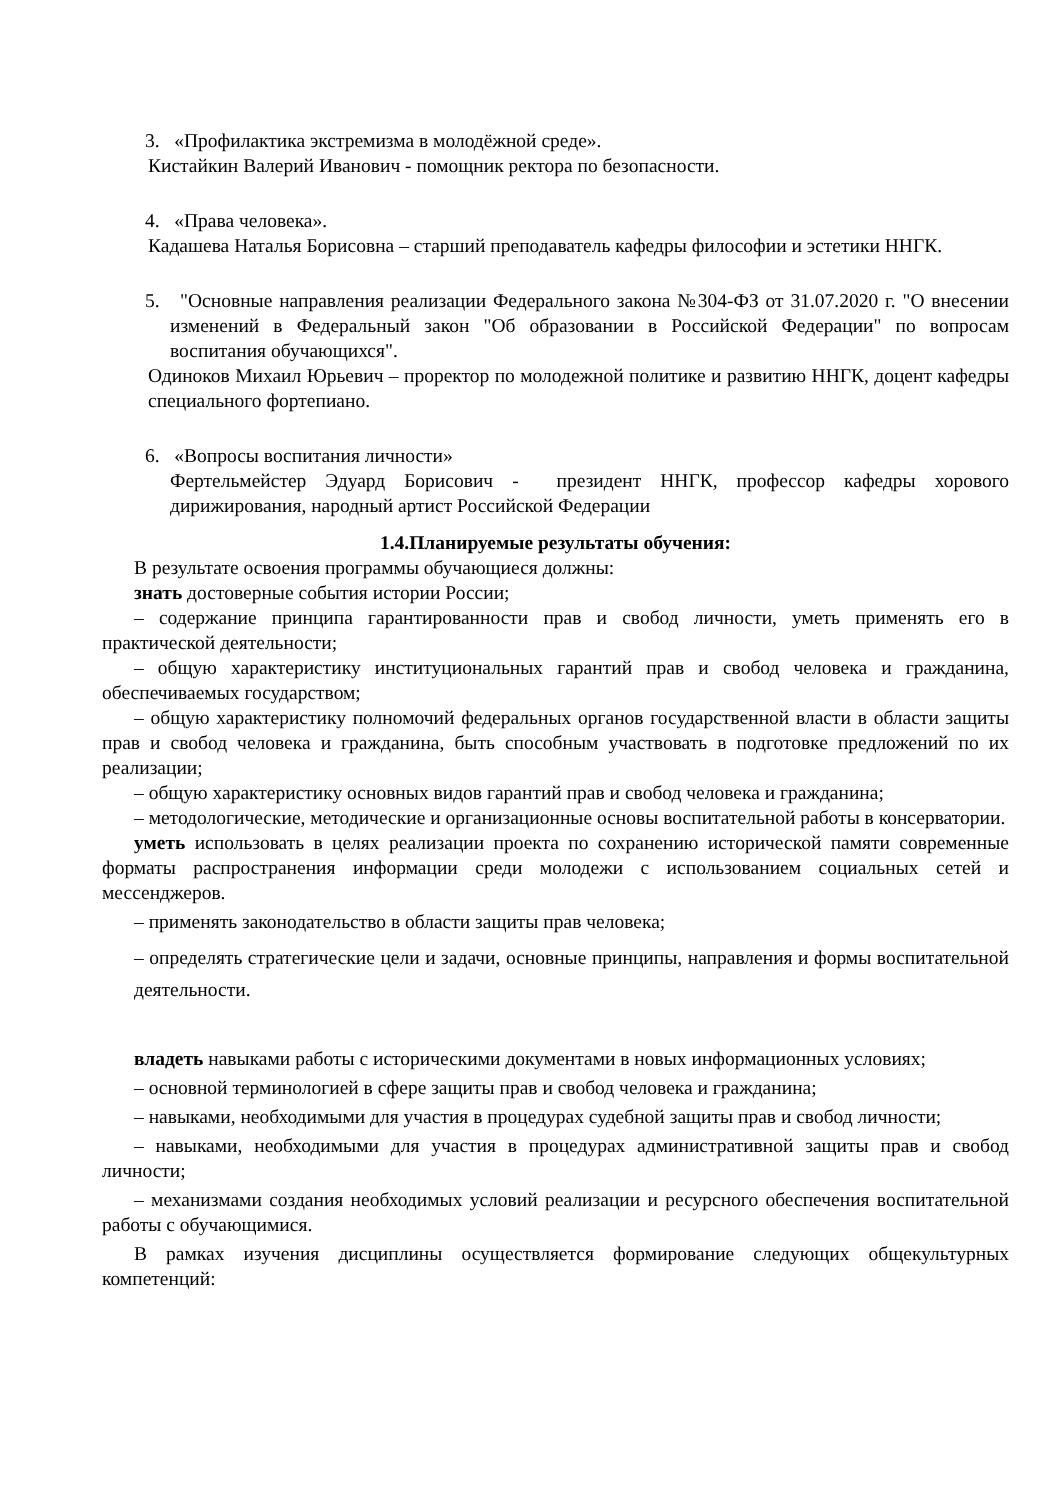3. «Профилактика экстремизма в молодёжной среде».
Кистайкин Валерий Иванович - помощник ректора по безопасности.
4. «Права человека».
Кадашева Наталья Борисовна – старший преподаватель кафедры философии и эстетики ННГК.
5. "Основные направления реализации Федерального закона №304-ФЗ от 31.07.2020 г. "О внесении изменений в Федеральный закон "Об образовании в Российской Федерации" по вопросам воспитания обучающихся".
Одиноков Михаил Юрьевич – проректор по молодежной политике и развитию ННГК, доцент кафедры специального фортепиано.
6. «Вопросы воспитания личности»
Фертельмейстер Эдуард Борисович - президент ННГК, профессор кафедры хорового дирижирования, народный артист Российской Федерации
1.4.Планируемые результаты обучения:
В результате освоения программы обучающиеся должны:
знать достоверные события истории России;
– содержание принципа гарантированности прав и свобод личности, уметь применять его в практической деятельности;
– общую характеристику институциональных гарантий прав и свобод человека и гражданина, обеспечиваемых государством;
– общую характеристику полномочий федеральных органов государственной власти в области защиты прав и свобод человека и гражданина, быть способным участвовать в подготовке предложений по их реализации;
– общую характеристику основных видов гарантий прав и свобод человека и гражданина;
– методологические, методические и организационные основы воспитательной работы в консерватории.
уметь использовать в целях реализации проекта по сохранению исторической памяти современные форматы распространения информации среди молодежи с использованием социальных сетей и мессенджеров.
– применять законодательство в области защиты прав человека;
– определять стратегические цели и задачи, основные принципы, направления и формы воспитательной деятельности.
владеть навыками работы с историческими документами в новых информационных условиях;
– основной терминологией в сфере защиты прав и свобод человека и гражданина;
– навыками, необходимыми для участия в процедурах судебной защиты прав и свобод личности;
– навыками, необходимыми для участия в процедурах административной защиты прав и свобод личности;
– механизмами создания необходимых условий реализации и ресурсного обеспечения воспитательной работы с обучающимися.
В рамках изучения дисциплины осуществляется формирование следующих общекультурных компетенций: